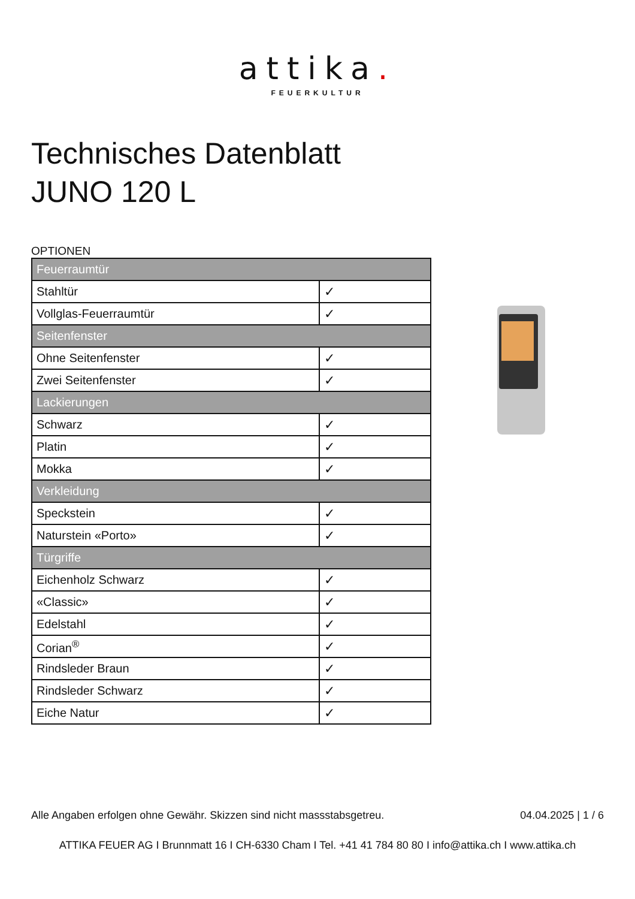attika.
FEUERKULTUR
Technisches Datenblatt
JUNO 120 L
OPTIONEN
| Feuerraumtür | |
| Stahltür | ✓ |
| Vollglas-Feuerraumtür | ✓ |
| Seitenfenster | |
| Ohne Seitenfenster | ✓ |
| Zwei Seitenfenster | ✓ |
| Lackierungen | |
| Schwarz | ✓ |
| Platin | ✓ |
| Mokka | ✓ |
| Verkleidung | |
| Speckstein | ✓ |
| Naturstein «Porto» | ✓ |
| Türgriffe | |
| Eichenholz Schwarz | ✓ |
| «Classic» | ✓ |
| Edelstahl | ✓ |
| Corian<sup>®</sup> | ✓ |
| Rindsleder Braun | ✓ |
| Rindsleder Schwarz | ✓ |
| Eiche Natur | ✓ |
Alle Angaben erfolgen ohne Gewähr. Skizzen sind nicht massstabsgetreu. 04.04.2025 | 1 / 6
ATTIKA FEUER AG I Brunnmatt 16 I CH-6330 Cham I Tel. +41 41 784 80 80 I info@attika.ch I www.attika.ch